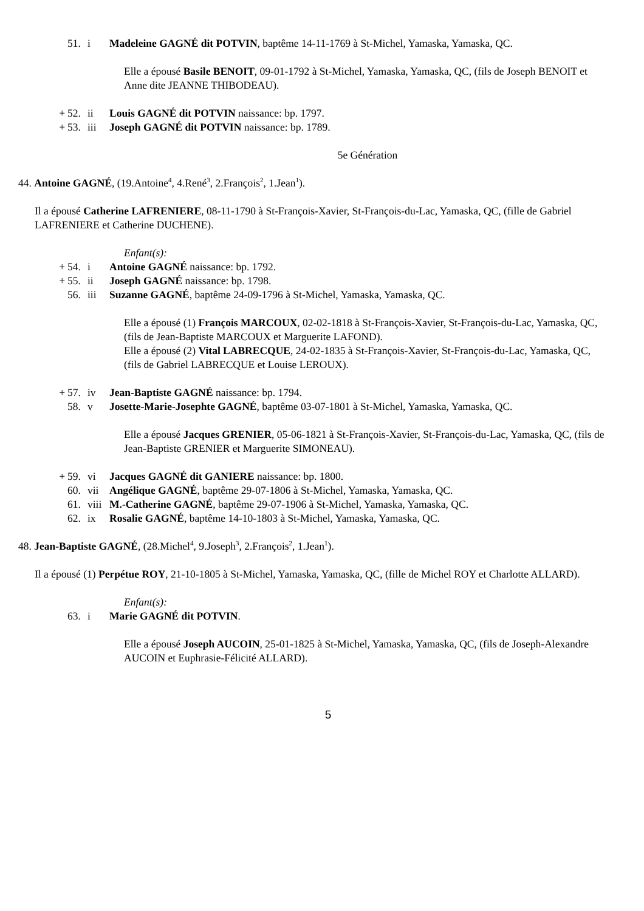51. i Madeleine GAGNÉ dit POTVIN, baptême 14-11-1769 à St-Michel, Yamaska, Yamaska, QC.
Elle a épousé Basile BENOIT, 09-01-1792 à St-Michel, Yamaska, Yamaska, QC, (fils de Joseph BENOIT et Anne dite JEANNE THIBODEAU).
+ 52. ii Louis GAGNÉ dit POTVIN naissance: bp. 1797.
+ 53. iii Joseph GAGNÉ dit POTVIN naissance: bp. 1789.
5e Génération
44. Antoine GAGNÉ, (19.Antoine<sup>4</sup>, 4.René<sup>3</sup>, 2.François<sup>2</sup>, 1.Jean<sup>1</sup>).
Il a épousé Catherine LAFRENIERE, 08-11-1790 à St-François-Xavier, St-François-du-Lac, Yamaska, QC, (fille de Gabriel LAFRENIERE et Catherine DUCHENE).
Enfant(s):
+ 54. i Antoine GAGNÉ naissance: bp. 1792.
+ 55. ii Joseph GAGNÉ naissance: bp. 1798.
56. iii Suzanne GAGNÉ, baptême 24-09-1796 à St-Michel, Yamaska, Yamaska, QC.
Elle a épousé (1) François MARCOUX, 02-02-1818 à St-François-Xavier, St-François-du-Lac, Yamaska, QC, (fils de Jean-Baptiste MARCOUX et Marguerite LAFOND).
Elle a épousé (2) Vital LABRECQUE, 24-02-1835 à St-François-Xavier, St-François-du-Lac, Yamaska, QC, (fils de Gabriel LABRECQUE et Louise LEROUX).
+ 57. iv Jean-Baptiste GAGNÉ naissance: bp. 1794.
58. v Josette-Marie-Josephte GAGNÉ, baptême 03-07-1801 à St-Michel, Yamaska, Yamaska, QC.
Elle a épousé Jacques GRENIER, 05-06-1821 à St-François-Xavier, St-François-du-Lac, Yamaska, QC, (fils de Jean-Baptiste GRENIER et Marguerite SIMONEAU).
+ 59. vi Jacques GAGNÉ dit GANIERE naissance: bp. 1800.
60. vii Angélique GAGNÉ, baptême 29-07-1806 à St-Michel, Yamaska, Yamaska, QC.
61. viii M.-Catherine GAGNÉ, baptême 29-07-1906 à St-Michel, Yamaska, Yamaska, QC.
62. ix Rosalie GAGNÉ, baptême 14-10-1803 à St-Michel, Yamaska, Yamaska, QC.
48. Jean-Baptiste GAGNÉ, (28.Michel<sup>4</sup>, 9.Joseph<sup>3</sup>, 2.François<sup>2</sup>, 1.Jean<sup>1</sup>).
Il a épousé (1) Perpétue ROY, 21-10-1805 à St-Michel, Yamaska, Yamaska, QC, (fille de Michel ROY et Charlotte ALLARD).
Enfant(s):
63. i Marie GAGNÉ dit POTVIN.
Elle a épousé Joseph AUCOIN, 25-01-1825 à St-Michel, Yamaska, Yamaska, QC, (fils de Joseph-Alexandre AUCOIN et Euphrasie-Félicité ALLARD).
5